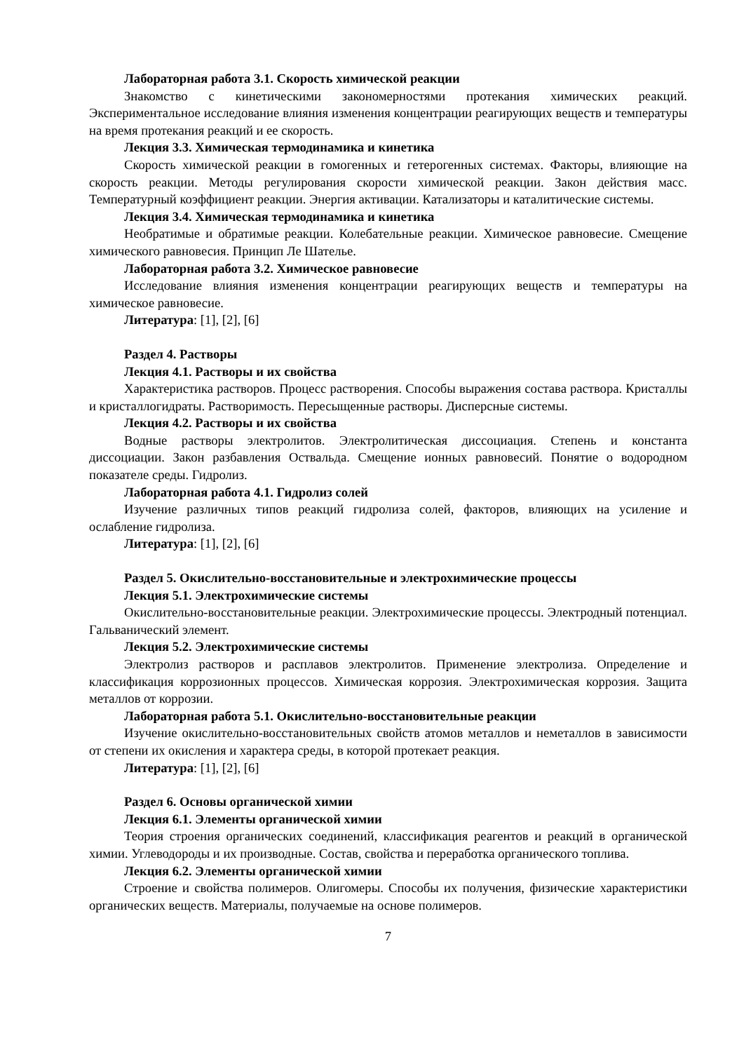Лабораторная работа 3.1. Скорость химической реакции
Знакомство с кинетическими закономерностями протекания химических реакций. Экспериментальное исследование влияния изменения концентрации реагирующих веществ и температуры на время протекания реакций и ее скорость.
Лекция 3.3. Химическая термодинамика и кинетика
Скорость химической реакции в гомогенных и гетерогенных системах. Факторы, влияющие на скорость реакции. Методы регулирования скорости химической реакции. Закон действия масс. Температурный коэффициент реакции. Энергия активации. Катализаторы и каталитические системы.
Лекция 3.4. Химическая термодинамика и кинетика
Необратимые и обратимые реакции. Колебательные реакции. Химическое равновесие. Смещение химического равновесия. Принцип Ле Шателье.
Лабораторная работа 3.2. Химическое равновесие
Исследование влияния изменения концентрации реагирующих веществ и температуры на химическое равновесие.
Литература: [1], [2], [6]
Раздел 4. Растворы
Лекция 4.1. Растворы и их свойства
Характеристика растворов. Процесс растворения. Способы выражения состава раствора. Кристаллы и кристаллогидраты. Растворимость. Пересыщенные растворы. Дисперсные системы.
Лекция 4.2. Растворы и их свойства
Водные растворы электролитов. Электролитическая диссоциация. Степень и константа диссоциации. Закон разбавления Оствальда. Смещение ионных равновесий. Понятие о водородном показателе среды. Гидролиз.
Лабораторная работа 4.1. Гидролиз солей
Изучение различных типов реакций гидролиза солей, факторов, влияющих на усиление и ослабление гидролиза.
Литература: [1], [2], [6]
Раздел 5. Окислительно-восстановительные и электрохимические процессы
Лекция 5.1. Электрохимические системы
Окислительно-восстановительные реакции. Электрохимические процессы. Электродный потенциал. Гальванический элемент.
Лекция 5.2. Электрохимические системы
Электролиз растворов и расплавов электролитов. Применение электролиза. Определение и классификация коррозионных процессов. Химическая коррозия. Электрохимическая коррозия. Защита металлов от коррозии.
Лабораторная работа 5.1. Окислительно-восстановительные реакции
Изучение окислительно-восстановительных свойств атомов металлов и неметаллов в зависимости от степени их окисления и характера среды, в которой протекает реакция.
Литература: [1], [2], [6]
Раздел 6. Основы органической химии
Лекция 6.1. Элементы органической химии
Теория строения органических соединений, классификация реагентов и реакций в органической химии. Углеводороды и их производные. Состав, свойства и переработка органического топлива.
Лекция 6.2. Элементы органической химии
Строение и свойства полимеров. Олигомеры. Способы их получения, физические характеристики органических веществ. Материалы, получаемые на основе полимеров.
7